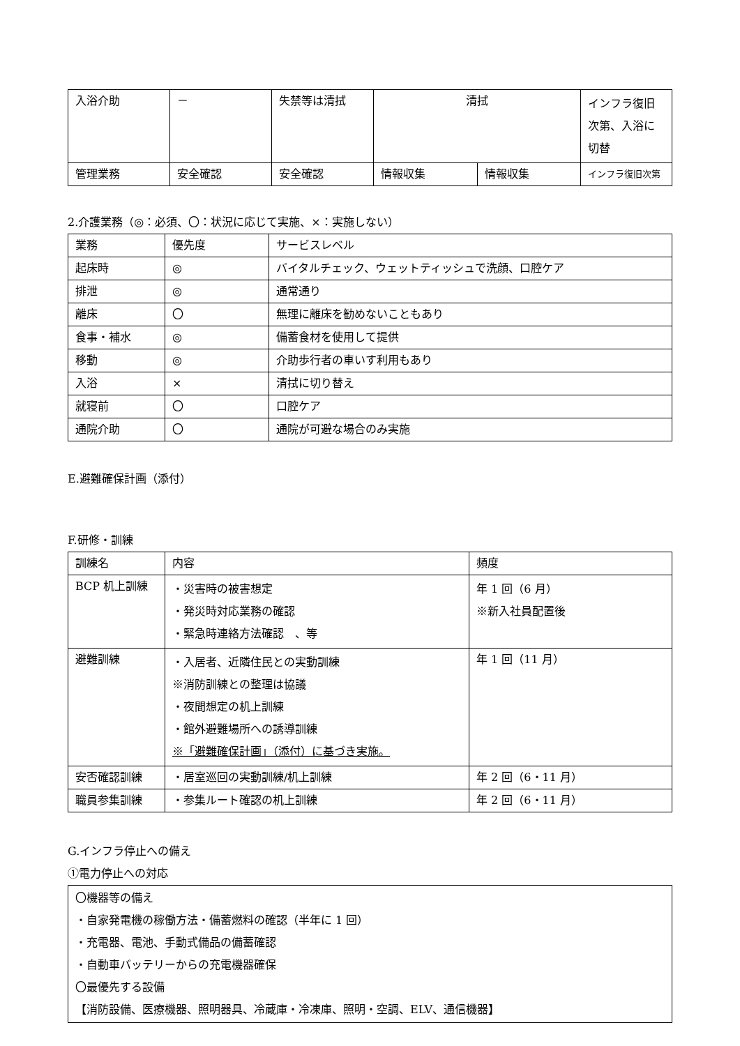| 入浴介助 | － | 失禁等は清拭 | 清拭 | | インフラ復旧次第、入浴に切替 |
| 管理業務 | 安全確認 | 安全確認 | 情報収集 | 情報収集 | インフラ復旧次第 |
2.介護業務（◎：必須、〇：状況に応じて実施、×：実施しない）
| 業務 | 優先度 | サービスレベル |
| --- | --- | --- |
| 起床時 | ◎ | バイタルチェック、ウェットティッシュで洗顔、口腔ケア |
| 排泄 | ◎ | 通常通り |
| 離床 | 〇 | 無理に離床を勧めないこともあり |
| 食事・補水 | ◎ | 備蓄食材を使用して提供 |
| 移動 | ◎ | 介助歩行者の車いす利用もあり |
| 入浴 | × | 清拭に切り替え |
| 就寝前 | 〇 | 口腔ケア |
| 通院介助 | 〇 | 通院が可避な場合のみ実施 |
E.避難確保計画（添付）
F.研修・訓練
| 訓練名 | 内容 | 頻度 |
| --- | --- | --- |
| BCP 机上訓練 | ・災害時の被害想定 ・発災時対応業務の確認 ・緊急時連絡方法確認 、等 | 年 1 回（6 月） ※新入社員配置後 |
| 避難訓練 | ・入居者、近隣住民との実動訓練 ※消防訓練との整理は協議 ・夜間想定の机上訓練 ・館外避難場所への誘導訓練 ※「避難確保計画」（添付）に基づき実施。 | 年 1 回（11 月） |
| 安否確認訓練 | ・居室巡回の実動訓練/机上訓練 | 年 2 回（6・11 月） |
| 職員参集訓練 | ・参集ルート確認の机上訓練 | 年 2 回（6・11 月） |
G.インフラ停止への備え
①電力停止への対応
〇機器等の備え
・自家発電機の稼働方法・備蓄燃料の確認（半年に 1 回）
・充電器、電池、手動式備品の備蓄確認
・自動車バッテリーからの充電機器確保
〇最優先する設備
【消防設備、医療機器、照明器具、冷蔵庫・冷凍庫、照明・空調、ELV、通信機器】